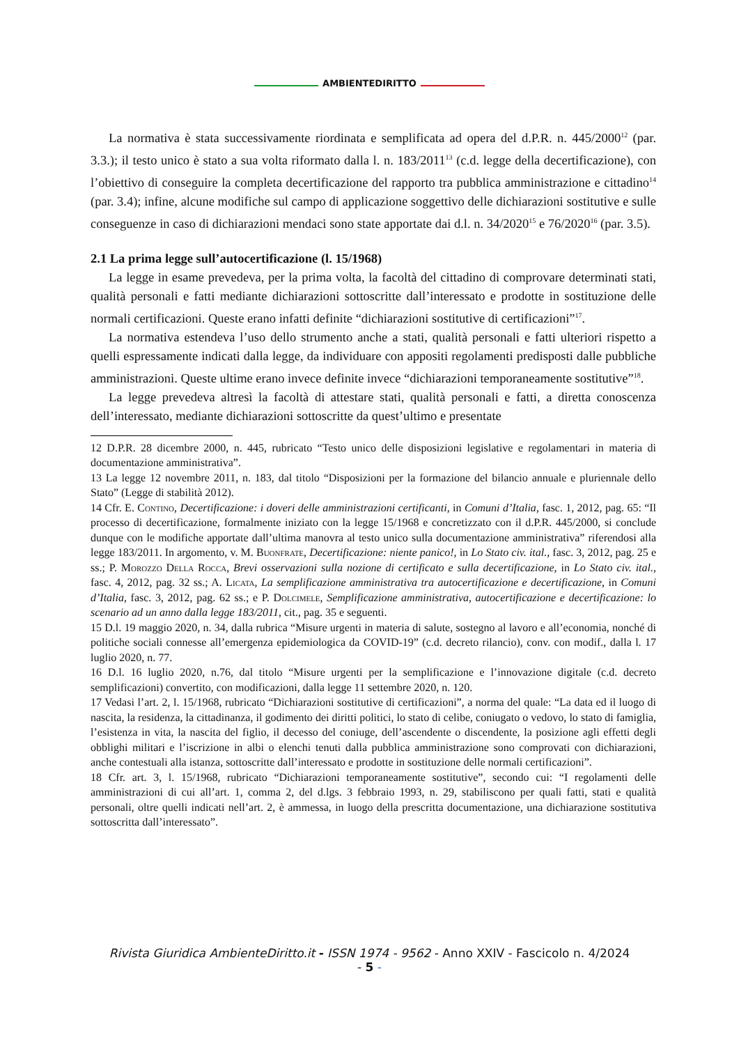AMBIENTEDIRITTO
La normativa è stata successivamente riordinata e semplificata ad opera del d.P.R. n. 445/2000<sup>12</sup> (par. 3.3.); il testo unico è stato a sua volta riformato dalla l. n. 183/2011<sup>13</sup> (c.d. legge della decertificazione), con l’obiettivo di conseguire la completa decertificazione del rapporto tra pubblica amministrazione e cittadino<sup>14</sup> (par. 3.4); infine, alcune modifiche sul campo di applicazione soggettivo delle dichiarazioni sostitutive e sulle conseguenze in caso di dichiarazioni mendaci sono state apportate dai d.l. n. 34/2020<sup>15</sup> e 76/2020<sup>16</sup> (par. 3.5).
2.1 La prima legge sull’autocertificazione (l. 15/1968)
La legge in esame prevedeva, per la prima volta, la facoltà del cittadino di comprovare determinati stati, qualità personali e fatti mediante dichiarazioni sottoscritte dall’interessato e prodotte in sostituzione delle normali certificazioni. Queste erano infatti definite “dichiarazioni sostitutive di certificazioni”<sup>17</sup>.
La normativa estendeva l’uso dello strumento anche a stati, qualità personali e fatti ulteriori rispetto a quelli espressamente indicati dalla legge, da individuare con appositi regolamenti predisposti dalle pubbliche amministrazioni. Queste ultime erano invece definite invece “dichiarazioni temporaneamente sostitutive”<sup>18</sup>.
La legge prevedeva altresì la facoltà di attestare stati, qualità personali e fatti, a diretta conoscenza dell’interessato, mediante dichiarazioni sottoscritte da quest’ultimo e presentate
12 D.P.R. 28 dicembre 2000, n. 445, rubricato “Testo unico delle disposizioni legislative e regolamentari in materia di documentazione amministrativa”.
13 La legge 12 novembre 2011, n. 183, dal titolo “Disposizioni per la formazione del bilancio annuale e pluriennale dello Stato” (Legge di stabilità 2012).
14 Cfr. E. Contino, Decertificazione: i doveri delle amministrazioni certificanti, in Comuni d’Italia, fasc. 1, 2012, pag. 65: “Il processo di decertificazione, formalmente iniziato con la legge 15/1968 e concretizzato con il d.P.R. 445/2000, si conclude dunque con le modifiche apportate dall’ultima manovra al testo unico sulla documentazione amministrativa” riferendosi alla legge 183/2011. In argomento, v. M. Buonfrate, Decertificazione: niente panico!, in Lo Stato civ. ital., fasc. 3, 2012, pag. 25 e ss.; P. Morozzo Della Rocca, Brevi osservazioni sulla nozione di certificato e sulla decertificazione, in Lo Stato civ. ital., fasc. 4, 2012, pag. 32 ss.; A. Licata, La semplificazione amministrativa tra autocertificazione e decertificazione, in Comuni d’Italia, fasc. 3, 2012, pag. 62 ss.; e P. Dolcimele, Semplificazione amministrativa, autocertificazione e decertificazione: lo scenario ad un anno dalla legge 183/2011, cit., pag. 35 e seguenti.
15 D.l. 19 maggio 2020, n. 34, dalla rubrica “Misure urgenti in materia di salute, sostegno al lavoro e all’economia, nonché di politiche sociali connesse all’emergenza epidemiologica da COVID-19” (c.d. decreto rilancio), conv. con modif., dalla l. 17 luglio 2020, n. 77.
16 D.l. 16 luglio 2020, n.76, dal titolo “Misure urgenti per la semplificazione e l’innovazione digitale (c.d. decreto semplificazioni) convertito, con modificazioni, dalla legge 11 settembre 2020, n. 120.
17 Vedasi l’art. 2, l. 15/1968, rubricato “Dichiarazioni sostitutive di certificazioni”, a norma del quale: “La data ed il luogo di nascita, la residenza, la cittadinanza, il godimento dei diritti politici, lo stato di celibe, coniugato o vedovo, lo stato di famiglia, l’esistenza in vita, la nascita del figlio, il decesso del coniuge, dell’ascendente o discendente, la posizione agli effetti degli obblighi militari e l’iscrizione in albi o elenchi tenuti dalla pubblica amministrazione sono comprovati con dichiarazioni, anche contestuali alla istanza, sottoscritte dall’interessato e prodotte in sostituzione delle normali certificazioni”.
18 Cfr. art. 3, l. 15/1968, rubricato “Dichiarazioni temporaneamente sostitutive”, secondo cui: “I regolamenti delle amministrazioni di cui all’art. 1, comma 2, del d.lgs. 3 febbraio 1993, n. 29, stabiliscono per quali fatti, stati e qualità personali, oltre quelli indicati nell’art. 2, è ammessa, in luogo della prescritta documentazione, una dichiarazione sostitutiva sottoscritta dall’interessato”.
Rivista Giuridica AmbienteDiritto.it - ISSN 1974 - 9562 - Anno XXIV - Fascicolo n. 4/2024
- 5 -